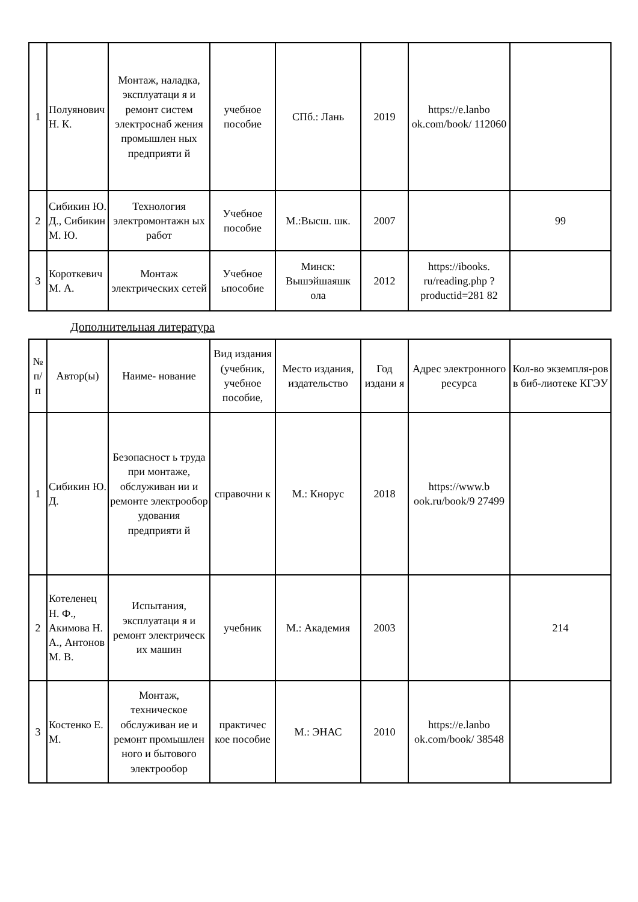| 1 | Полуянович Н. К. | Монтаж, наладка, эксплуатаци я и ремонт систем электроснаб жения промышлен ных предприяти й | учебное пособие | СПб.: Лань | 2019 | https://e.lanbo ok.com/book/ 112060 | |
| 2 | Сибикин Ю. Д., Сибикин М. Ю. | Технология электромонтажн ых работ | Учебное пособие | М.:Высш. шк. | 2007 | | 99 |
| 3 | Короткевич М. А. | Монтаж электрических сетей | Учебное ьпособие | Минск: Вышэйшаяшк ола | 2012 | https://ibooks. ru/reading.php ?productid=281 82 | |
Дополнительная литература
| № п/п | Автор(ы) | Наиме- нование | Вид издания (учебник, учебное пособие, | Место издания, издательство | Год издани я | Адрес электронного ресурса | Кол-во экземпля-ров в биб-лиотеке КГЭУ |
| --- | --- | --- | --- | --- | --- | --- | --- |
| 1 | Сибикин Ю. Д. | Безопасност ь труда при монтаже, обслуживан ии и ремонте электрообор удования предприяти й | справочни к | М.: Кнорус | 2018 | https://www.b ook.ru/book/9 27499 | |
| 2 | Котеленец Н. Ф., Акимова Н. А., Антонов М. В. | Испытания, эксплуатаци я и ремонт электрическ их машин | учебник | М.: Академия | 2003 | | 214 |
| 3 | Костенко Е. М. | Монтаж, техническое обслуживан ие и ремонт промышлен ного и бытового электрообор | практичес кое пособие | М.: ЭНАС | 2010 | https://e.lanbo ok.com/book/ 38548 | |